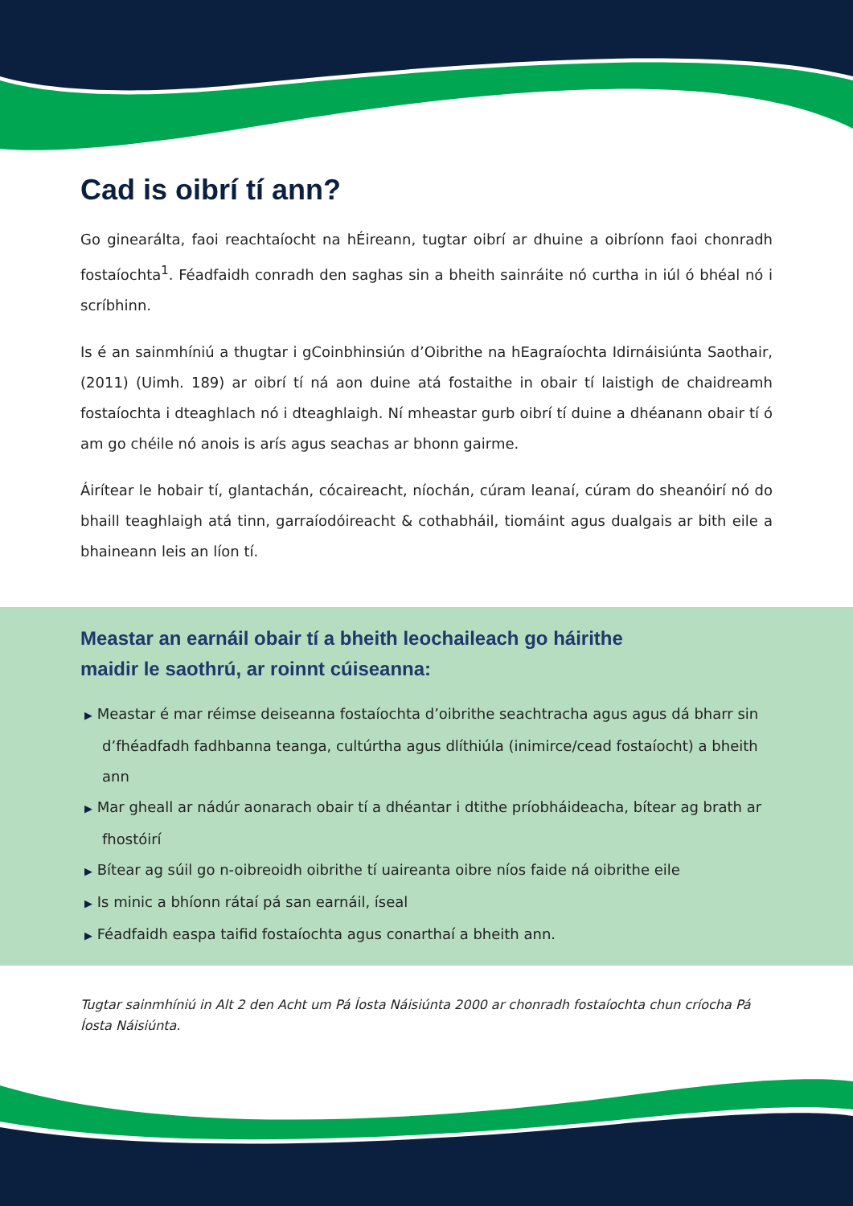Cad is oibrí tí ann?
Go ginearálta, faoi reachtaíocht na hÉireann, tugtar oibrí ar dhuine a oibríonn faoi chonradh fostaíochta<sup>1</sup>. Féadfaidh conradh den saghas sin a bheith sainráite nó curtha in iúl ó bhéal nó i scríbhinn.
Is é an sainmhíniú a thugtar i gCoinbhinsiún d’Oibrithe na hEagraíochta Idirnáisiúnta Saothair, (2011) (Uimh. 189) ar oibrí tí ná aon duine atá fostaithe in obair tí laistigh de chaidreamh fostaíochta i dteaghlach nó i dteaghlaigh. Ní mheastar gurb oibrí tí duine a dhéanann obair tí ó am go chéile nó anois is arís agus seachas ar bhonn gairme.
Áirítear le hobair tí, glantachán, cócaireacht, níochán, cúram leanaí, cúram do sheanóirí nó do bhaill teaghlaigh atá tinn, garraíodóireacht & cothabháil, tiomáint agus dualgais ar bith eile a bhaineann leis an líon tí.
Meastar an earnáil obair tí a bheith leochaileach go háirithe
maidir le saothrú, ar roinnt cúiseanna:
▶ Meastar é mar réimse deiseanna fostaíochta d’oibrithe seachtracha agus agus dá bharr sin d’fhéadfadh fadhbanna teanga, cultúrtha agus dlíthiúla (inimirce/cead fostaíocht) a bheith ann
▶ Mar gheall ar nádúr aonarach obair tí a dhéantar i dtithe príobháideacha, bítear ag brath ar fhostóirí
▶ Bítear ag súil go n-oibreoidh oibrithe tí uaireanta oibre níos faide ná oibrithe eile
▶ Is minic a bhíonn rátaí pá san earnáil, íseal
▶ Féadfaidh easpa taifid fostaíochta agus conarthaí a bheith ann.
Tugtar sainmhíniú in Alt 2 den Acht um Pá Íosta Náisiúnta 2000 ar chonradh fostaíochta chun críocha Pá Íosta Náisiúnta.